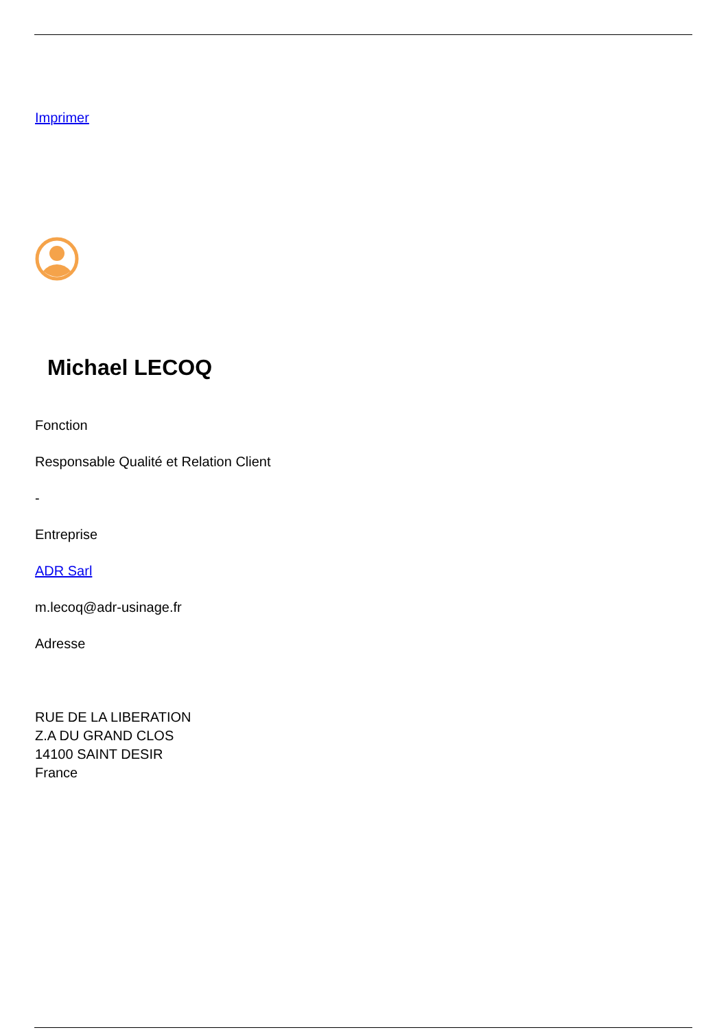Imprimer
Michael LECOQ
Fonction
Responsable Qualité et Relation Client
-
Entreprise
ADR Sarl
m.lecoq@adr-usinage.fr
Adresse
RUE DE LA LIBERATION
Z.A DU GRAND CLOS
14100 SAINT DESIR
France